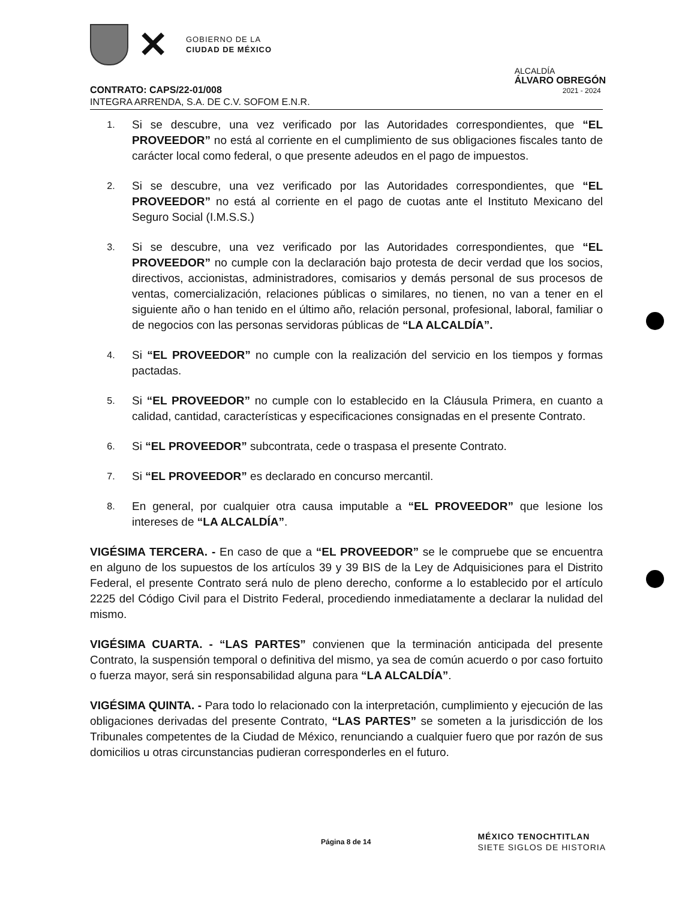✕
GOBIERNO DE LA
CIUDAD DE MÉXICO
ALCALDÍA
ÁLVARO OBREGÓN
2021 - 2024
CONTRATO: CAPS/22-01/008
INTEGRA ARRENDA, S.A. DE C.V. SOFOM E.N.R.
1. Si se descubre, una vez verificado por las Autoridades correspondientes, que “EL PROVEEDOR” no está al corriente en el cumplimiento de sus obligaciones fiscales tanto de carácter local como federal, o que presente adeudos en el pago de impuestos.
2. Si se descubre, una vez verificado por las Autoridades correspondientes, que “EL PROVEEDOR” no está al corriente en el pago de cuotas ante el Instituto Mexicano del Seguro Social (I.M.S.S.)
3. Si se descubre, una vez verificado por las Autoridades correspondientes, que “EL PROVEEDOR” no cumple con la declaración bajo protesta de decir verdad que los socios, directivos, accionistas, administradores, comisarios y demás personal de sus procesos de ventas, comercialización, relaciones públicas o similares, no tienen, no van a tener en el siguiente año o han tenido en el último año, relación personal, profesional, laboral, familiar o de negocios con las personas servidoras públicas de “LA ALCALDÍA”.
4. Si “EL PROVEEDOR” no cumple con la realización del servicio en los tiempos y formas pactadas.
5. Si “EL PROVEEDOR” no cumple con lo establecido en la Cláusula Primera, en cuanto a calidad, cantidad, características y especificaciones consignadas en el presente Contrato.
6. Si “EL PROVEEDOR” subcontrata, cede o traspasa el presente Contrato.
7. Si “EL PROVEEDOR” es declarado en concurso mercantil.
8. En general, por cualquier otra causa imputable a “EL PROVEEDOR” que lesione los intereses de “LA ALCALDÍA”.
VIGÉSIMA TERCERA. - En caso de que a “EL PROVEEDOR” se le compruebe que se encuentra en alguno de los supuestos de los artículos 39 y 39 BIS de la Ley de Adquisiciones para el Distrito Federal, el presente Contrato será nulo de pleno derecho, conforme a lo establecido por el artículo 2225 del Código Civil para el Distrito Federal, procediendo inmediatamente a declarar la nulidad del mismo.
VIGÉSIMA CUARTA. - “LAS PARTES” convienen que la terminación anticipada del presente Contrato, la suspensión temporal o definitiva del mismo, ya sea de común acuerdo o por caso fortuito o fuerza mayor, será sin responsabilidad alguna para “LA ALCALDÍA”.
VIGÉSIMA QUINTA. - Para todo lo relacionado con la interpretación, cumplimiento y ejecución de las obligaciones derivadas del presente Contrato, “LAS PARTES” se someten a la jurisdicción de los Tribunales competentes de la Ciudad de México, renunciando a cualquier fuero que por razón de sus domicilios u otras circunstancias pudieran corresponderles en el futuro.
Página 8 de 14
MÉXICO TENOCHTITLAN
SIETE SIGLOS DE HISTORIA